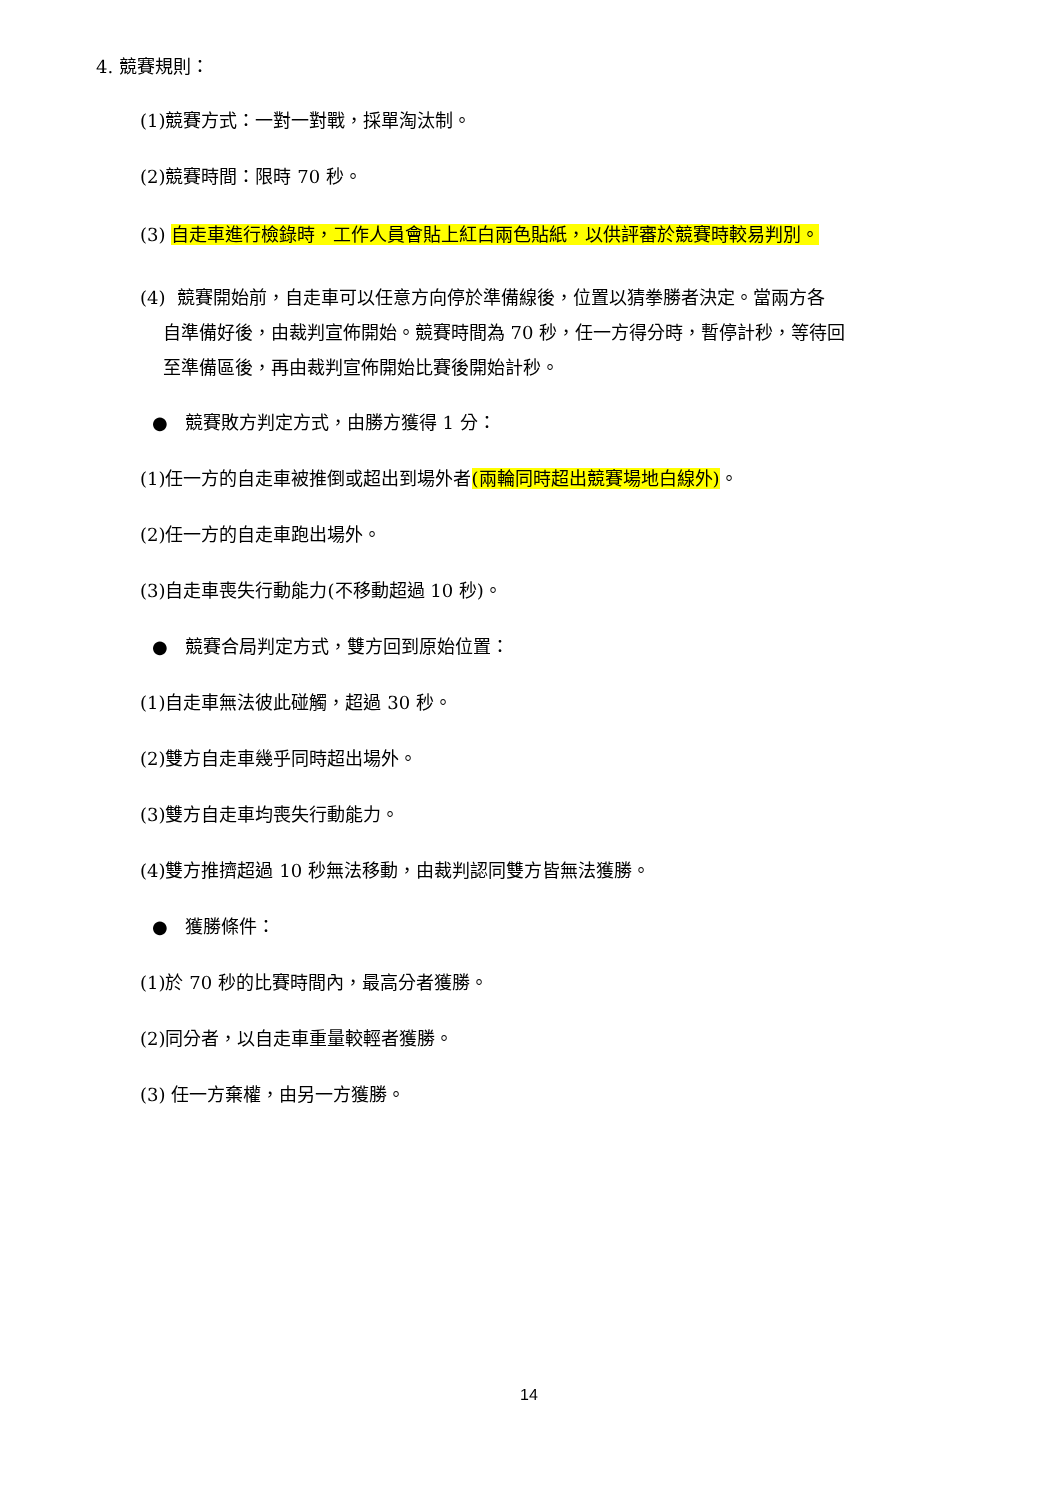4. 競賽規則：
(1)競賽方式：一對一對戰，採單淘汰制。
(2)競賽時間：限時 70 秒。
(3) 自走車進行檢錄時，工作人員會貼上紅白兩色貼紙，以供評審於競賽時較易判別。
(4) 競賽開始前，自走車可以任意方向停於準備線後，位置以猜拳勝者決定。當兩方各
自準備好後，由裁判宣佈開始。競賽時間為 70 秒，任一方得分時，暫停計秒，等待回
至準備區後，再由裁判宣佈開始比賽後開始計秒。
● 競賽敗方判定方式，由勝方獲得 1 分：
(1)任一方的自走車被推倒或超出到場外者(兩輪同時超出競賽場地白線外)。
(2)任一方的自走車跑出場外。
(3)自走車喪失行動能力(不移動超過 10 秒)。
● 競賽合局判定方式，雙方回到原始位置：
(1)自走車無法彼此碰觸，超過 30 秒。
(2)雙方自走車幾乎同時超出場外。
(3)雙方自走車均喪失行動能力。
(4)雙方推擠超過 10 秒無法移動，由裁判認同雙方皆無法獲勝。
● 獲勝條件：
(1)於 70 秒的比賽時間內，最高分者獲勝。
(2)同分者，以自走車重量較輕者獲勝。
(3) 任一方棄權，由另一方獲勝。
14